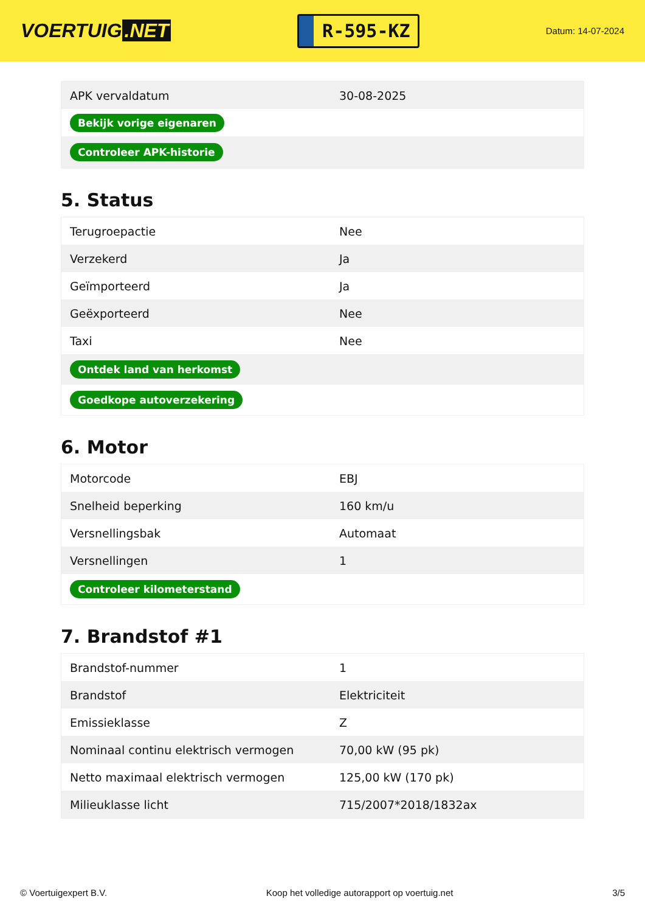VOERTUIG.NET
R-595-KZ
Datum: 14-07-2024
| APK vervaldatum | 30-08-2025 |
| Bekijk vorige eigenaren | |
| Controleer APK-historie | |
5. Status
| Terugroepactie | Nee |
| Verzekerd | Ja |
| Geïmporteerd | Ja |
| Geëxporteerd | Nee |
| Taxi | Nee |
| Ontdek land van herkomst | |
| Goedkope autoverzekering | |
6. Motor
| Motorcode | EBJ |
| Snelheid beperking | 160 km/u |
| Versnellingsbak | Automaat |
| Versnellingen | 1 |
| Controleer kilometerstand | |
7. Brandstof #1
| Brandstof-nummer | 1 |
| Brandstof | Elektriciteit |
| Emissieklasse | Z |
| Nominaal continu elektrisch vermogen | 70,00 kW (95 pk) |
| Netto maximaal elektrisch vermogen | 125,00 kW (170 pk) |
| Milieuklasse licht | 715/2007*2018/1832ax |
© Voertuigexpert B.V. Koop het volledige autorapport op voertuig.net 3/5